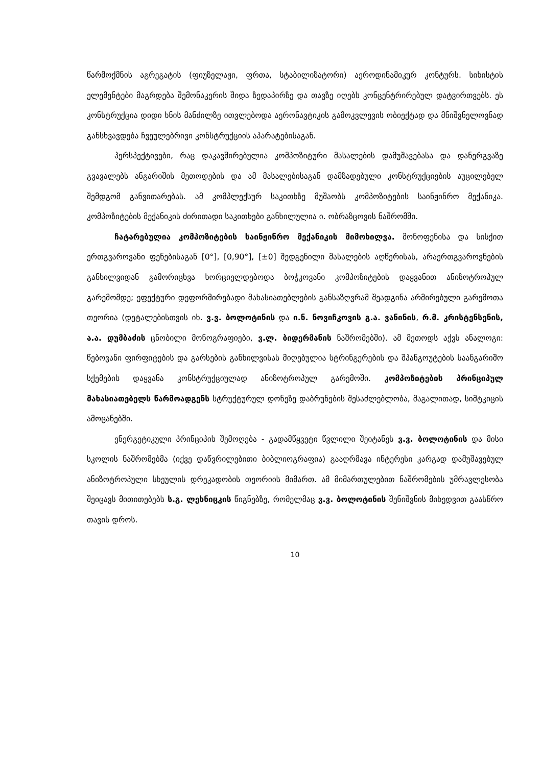წარმოქმნის აგრეგატის (ფიუზელაჟი, ფრთა, სტაბილიზატორი) აეროდინამიკურ კონტურს. სიხისტის ელემენტები მაგრდება შემონაკერის შიდა ზედაპირზე და თავზე იღებს კონცენტრირებულ დატვირთვებს. ეს კონსტრუქცია დიდი ხნის მანძილზე ითვლებოდა აერონავტიკის გამოკვლევის ობიექტად და მნიშვნელოვნად განსხვავდება ჩვეულებრივი კონსტრუქციის აპარატებისაგან.
პერსპექტივები, რაც დაკავშირებულია კომპოზიტური მასალების დამუშავებასა და დანერგვაზე გვავალებს ანგარიშის მეთოდების და ამ მასალებისაგან დამზადებული კონსტრუქციების აუცილებელ შემდგომ განვითარებას. ამ კომპლექსურ საკითხზე მუშაობს კომპოზიტების საინჟინრო მექანიკა. კომპოზიტების მექანიკის ძირითადი საკითხები განხილულია ი. ობრაზცოვის ნაშრომში.
ჩატარებულია კომპოზიტების საინჟინრო მექანიკის მიმოხილვა. მონოფენისა და სისქით ერთგვაროვანი ფენებისაგან [0°], [0,90°], [±0] შედგენილი მასალების აღწერისას, არაერთგვაროვნების განხილვიდან გამორიცხვა ხორციელდებოდა ბოჭკოვანი კომპოზიტების დაყვანით ანიზოტროპულ გარემომდე; ეფექტური დეფორმირებადი მახასიათებლების განსაზღვრამ შეადგინა არმირებული გარემოთა თეორია (დეტალებისთვის იხ. ვ.ვ. ბოლოტინის და ი.ნ. ნოვიჩკოვის გ.ა. ვანინის, რ.მ. კრისტენსენის, ა.ა. დუმბაძის ცნობილი მონოგრაფიები, ვ.ლ. ბიდერმანის ნაშრომებში). ამ მეთოდს აქვს ანალოგი: წებოვანი ფირფიტების და გარსების განხილვისას მიღებულია სტრინგერების და შპანგოუტების საანგარიშო სქემების დაყვანა კონსტრუქციულად ანიზოტროპულ გარემოში. კომპოზიტების პრინციპულ მახასიათებელს წარმოადგენს სტრუქტურულ დონეზე დაბრუნების შესაძლებლობა, მაგალითად, სიმტკიცის ამოცანებში.
ენერგეტიკული პრინციპის შემოღება - გადამწყვეტი წვლილი შეიტანეს ვ.ვ. ბოლოტინის და მისი სკოლის ნაშრომებმა (იქვე დაწვრილებითი ბიბლიოგრაფია) გააღრმავა ინტერესი კარგად დამუშავებულ ანიზოტროპული სხეულის დრეკადობის თეორიის მიმართ. ამ მიმართულებით ნაშრომების უმრავლესობა შეიცავს მითითებებს ს.გ. ლეხნიცკის წიგნებზე, რომელმაც ვ.ვ. ბოლოტინის შენიშვნის მიხედვით გაასწრო თავის დროს.
10